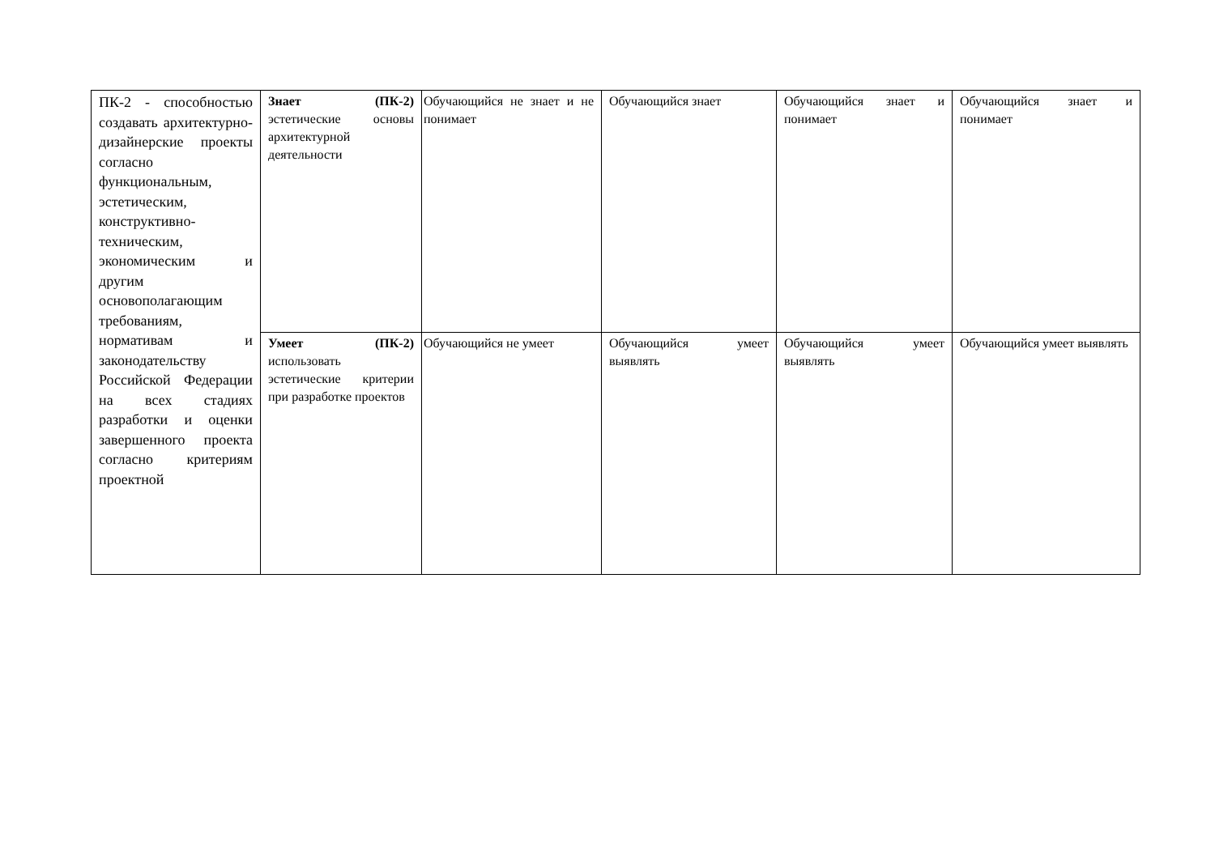| ПК-2 - способностью создавать архитектурно-дизайнерские проекты согласно функциональным, эстетическим, конструктивно-техническим, экономическим и другим основополагающим требованиям, нормативам и законодательству Российской Федерации на всех стадиях разработки и оценки завершенного проекта согласно критериям проектной | Знает (ПК-2) эстетические основы архитектурной деятельности | Обучающийся не знает и не понимает | Обучающийся знает | Обучающийся знает и понимает | Обучающийся знает и понимает |
| | Умеет (ПК-2) использовать эстетические критерии при разработке проектов | Обучающийся не умеет | Обучающийся умеет выявлять | Обучающийся умеет выявлять | Обучающийся умеет выявлять |